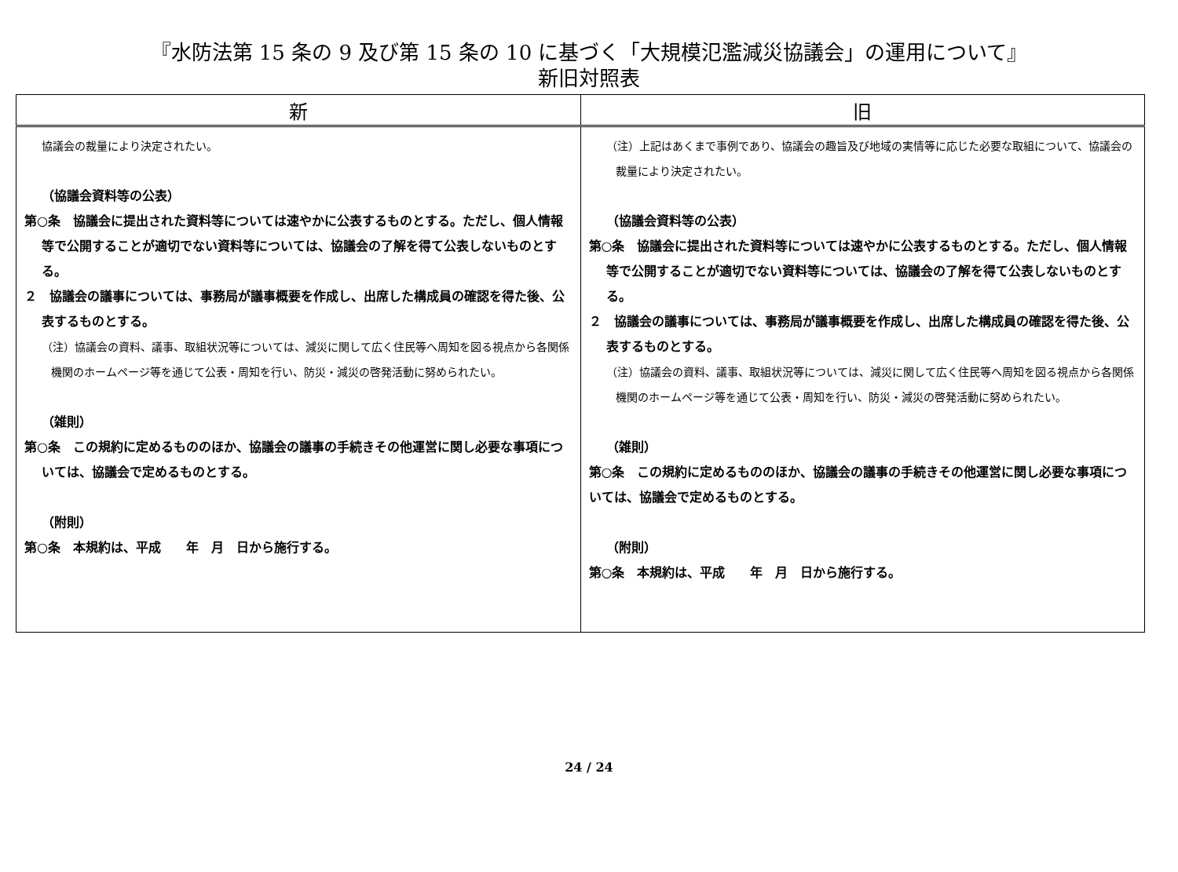『水防法第 15 条の 9 及び第 15 条の 10 に基づく「大規模氾濫減災協議会」の運用について』
新旧対照表
| 新 | 旧 |
| --- | --- |
| 協議会の裁量により決定されたい。 （協議会資料等の公表） 第○条 協議会に提出された資料等については速やかに公表するものとする。ただし、個人情報等で公開することが適切でない資料等については、協議会の了解を得て公表しないものとする。 ２ 協議会の議事については、事務局が議事概要を作成し、出席した構成員の確認を得た後、公表するものとする。 （注）協議会の資料、議事、取組状況等については、減災に関して広く住民等へ周知を図る視点から各関係機関のホームページ等を通じて公表・周知を行い、防災・減災の啓発活動に努められたい。 （雑則） 第○条 この規約に定めるもののほか、協議会の議事の手続きその他運営に関し必要な事項については、協議会で定めるものとする。 （附則） 第○条 本規約は、平成 年 月 日から施行する。 | （注）上記はあくまで事例であり、協議会の趣旨及び地域の実情等に応じた必要な取組について、協議会の裁量により決定されたい。 （協議会資料等の公表） 第○条 協議会に提出された資料等については速やかに公表するものとする。ただし、個人情報等で公開することが適切でない資料等については、協議会の了解を得て公表しないものとする。 ２ 協議会の議事については、事務局が議事概要を作成し、出席した構成員の確認を得た後、公表するものとする。 （注）協議会の資料、議事、取組状況等については、減災に関して広く住民等へ周知を図る視点から各関係機関のホームページ等を通じて公表・周知を行い、防災・減災の啓発活動に努められたい。 （雑則） 第○条 この規約に定めるもののほか、協議会の議事の手続きその他運営に関し必要な事項については、協議会で定めるものとする。 （附則） 第○条 本規約は、平成 年 月 日から施行する。 |
24 / 24